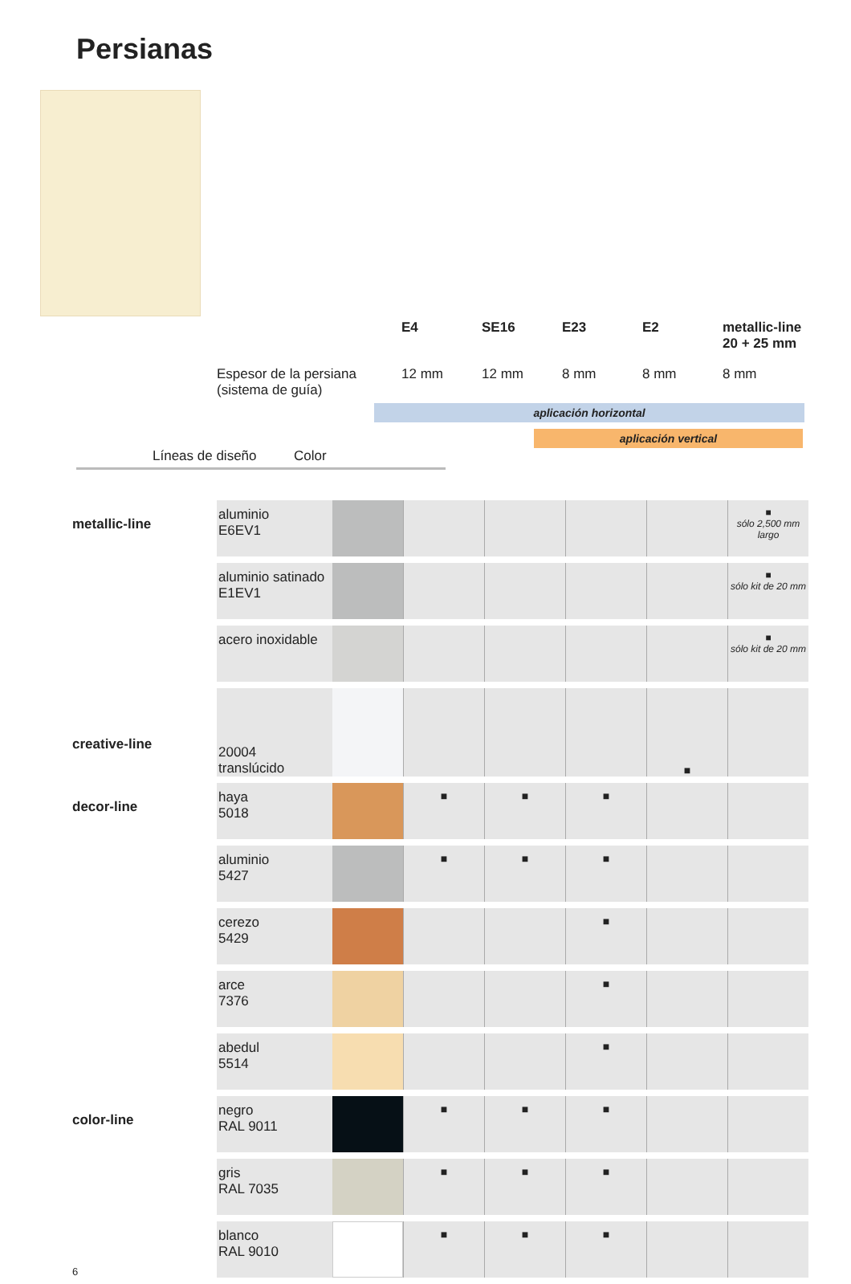Persianas
E4 SE16 E23 E2 metallic-line
20 + 25 mm
Espesor de la persiana
(sistema de guía) 12 mm 12 mm 8 mm 8 mm 8 mm
aplicación horizontal
aplicación vertical
Líneas de diseño Color
| metallic-line | aluminio E6EV1 | | | | | | ■ sólo 2,500 mm largo |
| | aluminio satinado E1EV1 | | | | | | ■ sólo kit de 20 mm |
| | acero inoxidable | | | | | | ■ sólo kit de 20 mm |
| creative-line | 20004 translúcido | | | | | ■ | |
| decor-line | haya 5018 | | ■ | ■ | ■ | | |
| | aluminio 5427 | | ■ | ■ | ■ | | |
| | cerezo 5429 | | | | ■ | | |
| | arce 7376 | | | | ■ | | |
| | abedul 5514 | | | | ■ | | |
| color-line | negro RAL 9011 | | ■ | ■ | ■ | | |
| | gris RAL 7035 | | ■ | ■ | ■ | | |
| 6 | blanco RAL 9010 | | ■ | ■ | ■ | | |